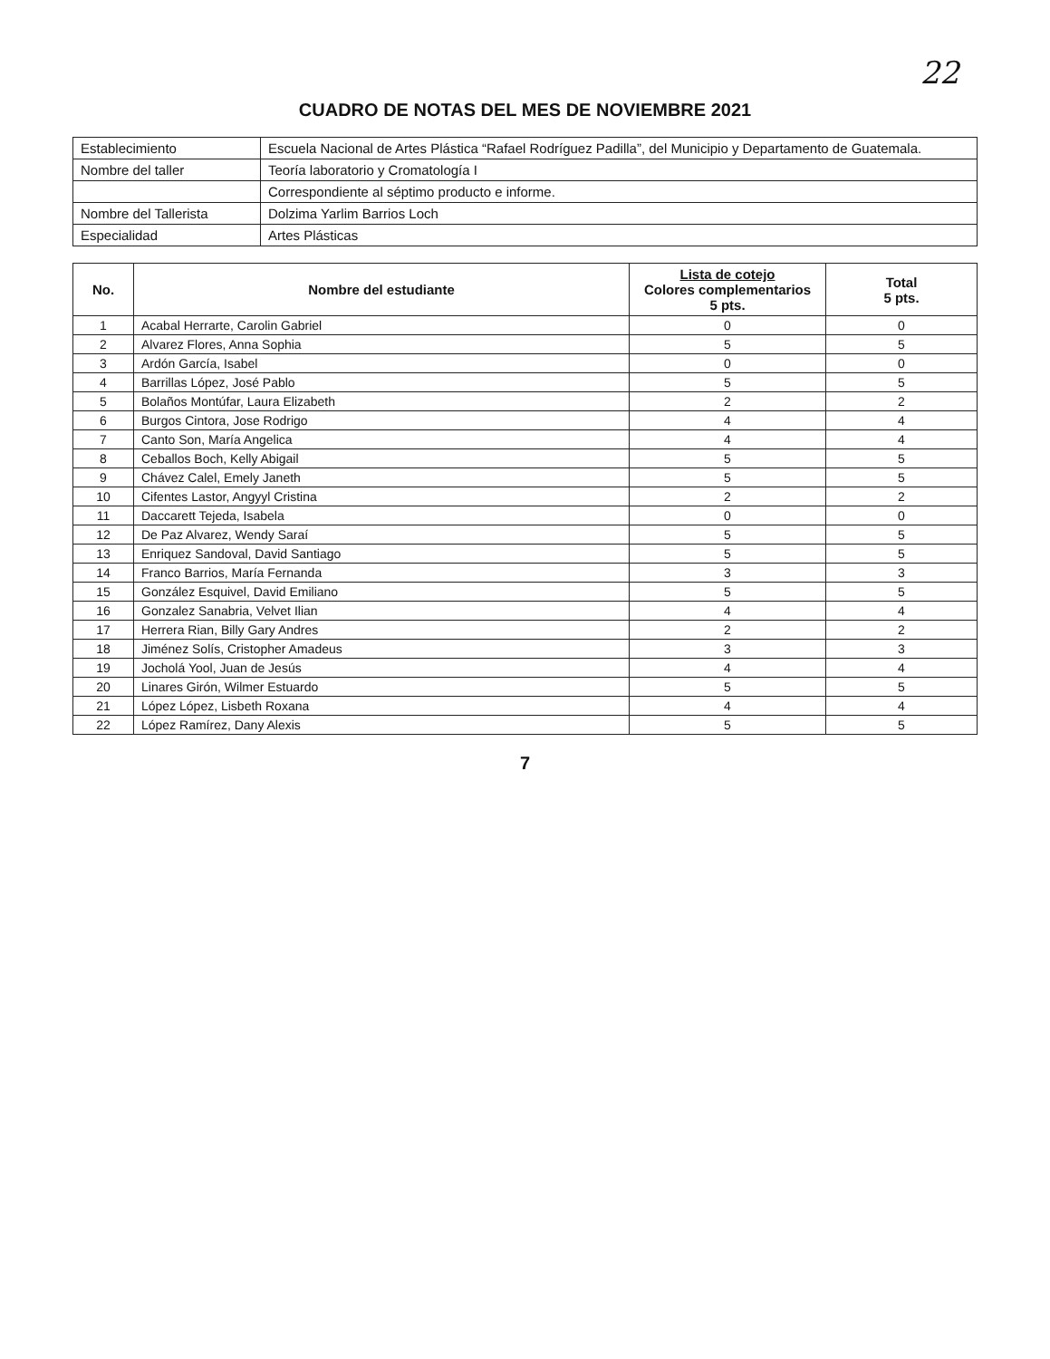22
CUADRO DE NOTAS DEL MES DE NOVIEMBRE 2021
| Establecimiento | Escuela Nacional de Artes Plástica “Rafael Rodríguez Padilla”, del Municipio y Departamento de Guatemala. |
| Nombre del taller | Teoría laboratorio y Cromatología I |
| | Correspondiente al séptimo producto e informe. |
| Nombre del Tallerista | Dolzima Yarlim Barrios Loch |
| Especialidad | Artes Plásticas |
| No. | Nombre del estudiante | Lista de cotejo Colores complementarios 5 pts. | Total 5 pts. |
| --- | --- | --- | --- |
| 1 | Acabal Herrarte, Carolin Gabriel | 0 | 0 |
| 2 | Alvarez Flores, Anna Sophia | 5 | 5 |
| 3 | Ardón García, Isabel | 0 | 0 |
| 4 | Barrillas López, José Pablo | 5 | 5 |
| 5 | Bolaños Montúfar, Laura Elizabeth | 2 | 2 |
| 6 | Burgos Cintora, Jose Rodrigo | 4 | 4 |
| 7 | Canto Son, María Angelica | 4 | 4 |
| 8 | Ceballos Boch, Kelly Abigail | 5 | 5 |
| 9 | Chávez Calel, Emely Janeth | 5 | 5 |
| 10 | Cifentes Lastor, Angyyl Cristina | 2 | 2 |
| 11 | Daccarett Tejeda, Isabela | 0 | 0 |
| 12 | De Paz Alvarez, Wendy Saraí | 5 | 5 |
| 13 | Enriquez Sandoval, David Santiago | 5 | 5 |
| 14 | Franco Barrios, María Fernanda | 3 | 3 |
| 15 | González Esquivel, David Emiliano | 5 | 5 |
| 16 | Gonzalez Sanabria, Velvet Ilian | 4 | 4 |
| 17 | Herrera Rian, Billy Gary Andres | 2 | 2 |
| 18 | Jiménez Solís, Cristopher Amadeus | 3 | 3 |
| 19 | Jocholá Yool, Juan de Jesús | 4 | 4 |
| 20 | Linares Girón, Wilmer Estuardo | 5 | 5 |
| 21 | López López, Lisbeth Roxana | 4 | 4 |
| 22 | López Ramírez, Dany Alexis | 5 | 5 |
7